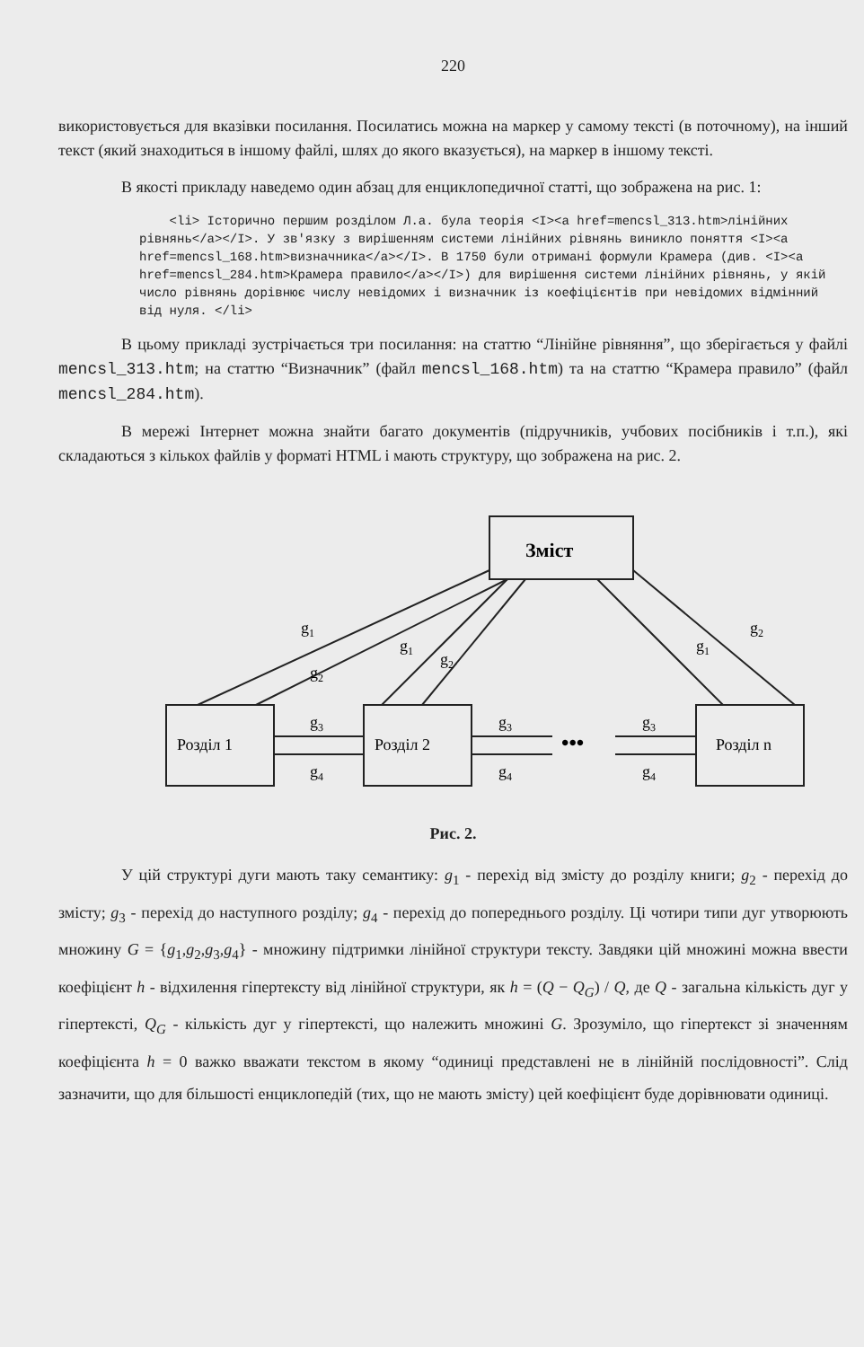220
використовується для вказівки посилання. Посилатись можна на маркер у самому тексті (в поточному), на інший текст (який знаходиться в іншому файлі, шлях до якого вказується), на маркер в іншому тексті.
В якості прикладу наведемо один абзац для енциклопедичної статті, що зображена на рис. 1:
    <li> Історично першим розділом Л.а. була теорія <I><a href=mencsl_313.htm>лінійних рівнянь</a></I>. У зв'язку з вирішенням системи лінійних рівнянь виникло поняття <I><a href=mencsl_168.htm>визначника</a></I>. В 1750 були отримані формули Крамера (див. <I><a href=mencsl_284.htm>Крамера правило</a></I>) для вирішення системи лінійних рівнянь, у якій число рівнянь дорівнює числу невідомих і визначник із коефіцієнтів при невідомих відмінний від нуля. </li>
В цьому прикладі зустрічається три посилання: на статтю “Лінійне рівняння”, що зберігається у файлі mencsl_313.htm; на статтю “Визначник” (файл mencsl_168.htm) та на статтю “Крамера правило” (файл mencsl_284.htm).
В мережі Інтернет можна знайти багато документів (підручників, учбових посібників і т.п.), які складаються з кількох файлів у форматі HTML і мають структуру, що зображена на рис. 2.
Зміст
Розділ 1
Розділ 2
Розділ n
•••
g1
g2
g1
g2
g1
g2
g3
g4
g3
g4
g3
g4
Рис. 2.
У цій структурі дуги мають таку семантику: g<sub>1</sub> - перехід від змісту до розділу книги; g<sub>2</sub> - перехід до змісту; g<sub>3</sub> - перехід до наступного розділу; g<sub>4</sub> - перехід до попереднього розділу. Ці чотири типи дуг утворюють множину G = {g<sub>1</sub>,g<sub>2</sub>,g<sub>3</sub>,g<sub>4</sub>} - множину підтримки лінійної структури тексту. Завдяки цій множині можна ввести коефіцієнт h - відхилення гіпертексту від лінійної структури, як h = (Q − Q<sub>G</sub>) / Q, де Q - загальна кількість дуг у гіпертексті, Q<sub>G</sub> - кількість дуг у гіпертексті, що належить множині G. Зрозуміло, що гіпертекст зі значенням коефіцієнта h = 0 важко вважати текстом в якому “одиниці представлені не в лінійній послідовності”. Слід зазначити, що для більшості енциклопедій (тих, що не мають змісту) цей коефіцієнт буде дорівнювати одиниці.